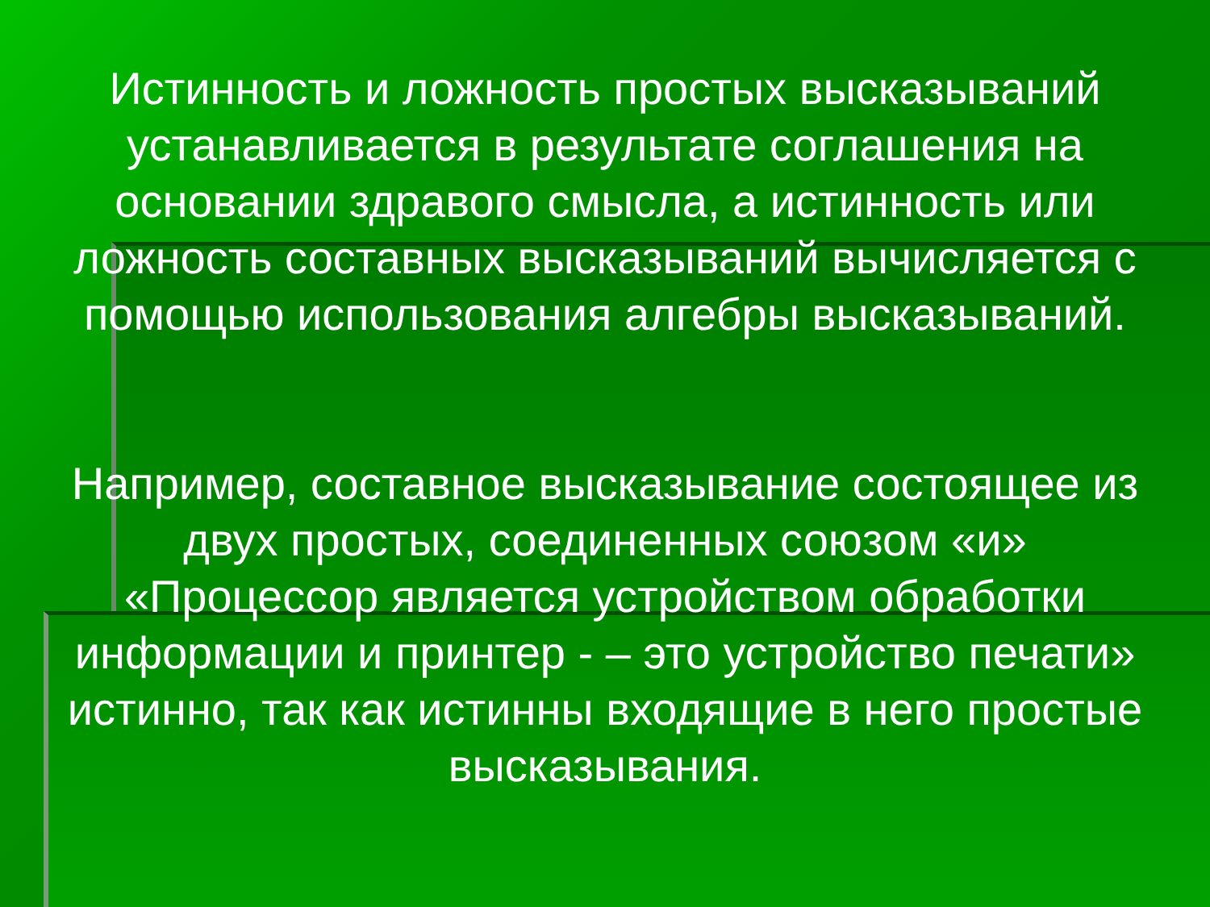Истинность и ложность простых высказываний устанавливается в результате соглашения на основании здравого смысла, а истинность или ложность составных высказываний вычисляется с помощью использования алгебры высказываний.
Например, составное высказывание состоящее из двух простых, соединенных союзом «и» «Процессор является устройством обработки информации и принтер - – это устройство печати» истинно, так как истинны входящие в него простые высказывания.